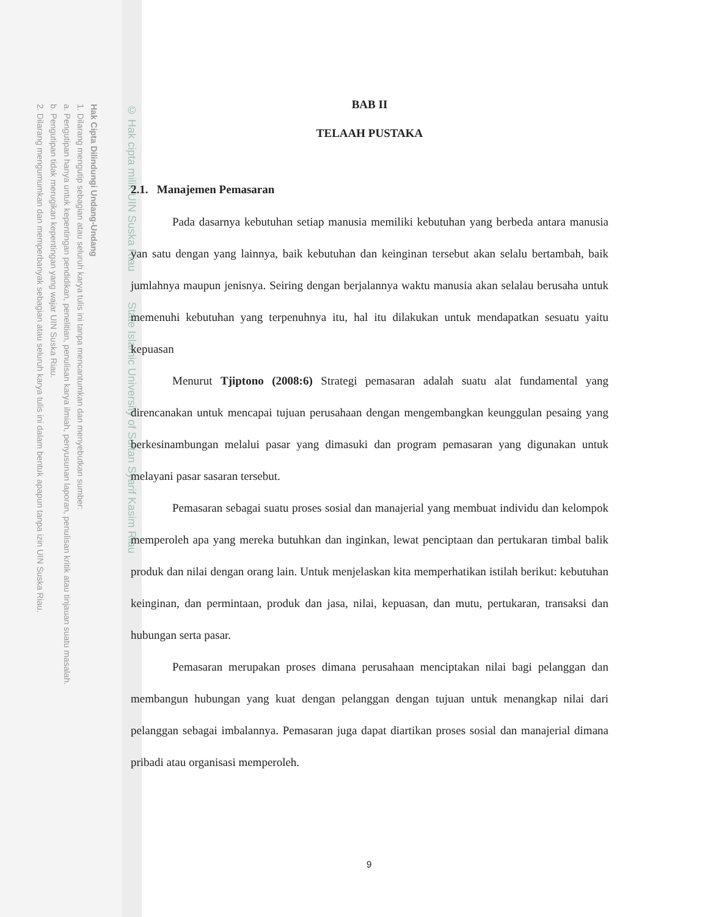Hak Cipta Dilindungi Undang-Undang
1. Dilarang mengutip sebagian atau seluruh karya tulis ini tanpa mencantumkan dan menyebutkan sumber:
a. Pengutipan hanya untuk kepentingan pendidikan, penelitian, penulisan karya ilmiah, penyusunan laporan, penulisan kritik atau tinjauan suatu masalah.
b. Pengutipan tidak merugikan kepentingan yang wajar UIN Suska Riau.
2. Dilarang mengumumkan dan memperbanyak sebagian atau seluruh karya tulis ini dalam bentuk apapun tanpa izin UIN Suska Riau.
© Hak cipta milik UIN Suska Riau State Islamic University of Sultan Syarif Kasim Riau
BAB II
TELAAH PUSTAKA
2.1. Manajemen Pemasaran
Pada dasarnya kebutuhan setiap manusia memiliki kebutuhan yang berbeda antara manusia yan satu dengan yang lainnya, baik kebutuhan dan keinginan tersebut akan selalu bertambah, baik jumlahnya maupun jenisnya. Seiring dengan berjalannya waktu manusia akan selalau berusaha untuk memenuhi kebutuhan yang terpenuhnya itu, hal itu dilakukan untuk mendapatkan sesuatu yaitu kepuasan
Menurut Tjiptono (2008:6) Strategi pemasaran adalah suatu alat fundamental yang direncanakan untuk mencapai tujuan perusahaan dengan mengembangkan keunggulan pesaing yang berkesinambungan melalui pasar yang dimasuki dan program pemasaran yang digunakan untuk melayani pasar sasaran tersebut.
Pemasaran sebagai suatu proses sosial dan manajerial yang membuat individu dan kelompok memperoleh apa yang mereka butuhkan dan inginkan, lewat penciptaan dan pertukaran timbal balik produk dan nilai dengan orang lain. Untuk menjelaskan kita memperhatikan istilah berikut: kebutuhan keinginan, dan permintaan, produk dan jasa, nilai, kepuasan, dan mutu, pertukaran, transaksi dan hubungan serta pasar.
Pemasaran merupakan proses dimana perusahaan menciptakan nilai bagi pelanggan dan membangun hubungan yang kuat dengan pelanggan dengan tujuan untuk menangkap nilai dari pelanggan sebagai imbalannya. Pemasaran juga dapat diartikan proses sosial dan manajerial dimana pribadi atau organisasi memperoleh.
9